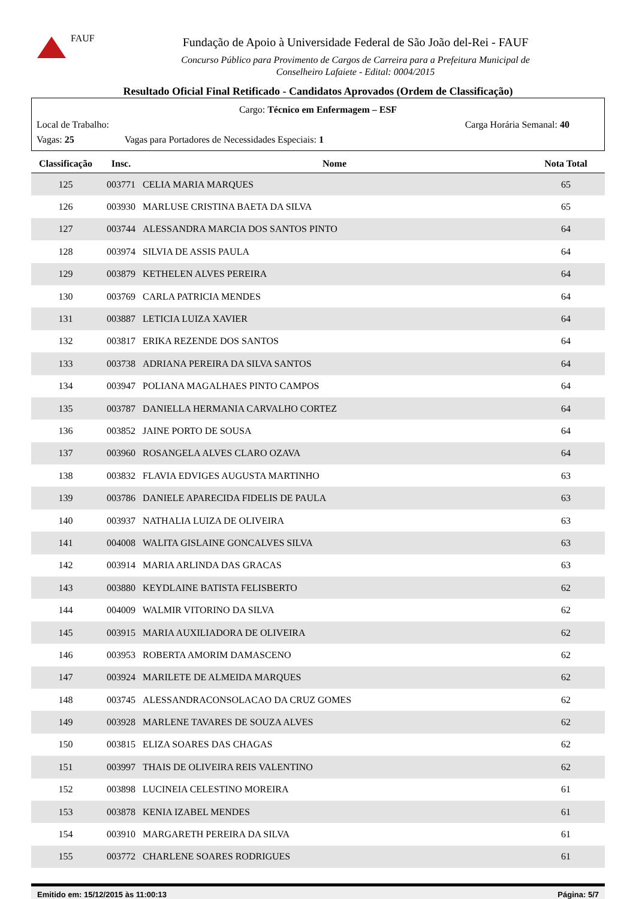FAUF
Fundação de Apoio à Universidade Federal de São João del-Rei - FAUF
Concurso Público para Provimento de Cargos de Carreira para a Prefeitura Municipal de
Conselheiro Lafaiete - Edital: 0004/2015
Resultado Oficial Final Retificado - Candidatos Aprovados (Ordem de Classificação)
Cargo: Técnico em Enfermagem – ESF
Local de Trabalho: Carga Horária Semanal: 40
Vagas: 25 Vagas para Portadores de Necessidades Especiais: 1
| Classificação | Insc. | Nome | Nota Total |
| --- | --- | --- | --- |
| 125 | 003771 | CELIA MARIA MARQUES | 65 |
| 126 | 003930 | MARLUSE CRISTINA BAETA DA SILVA | 65 |
| 127 | 003744 | ALESSANDRA MARCIA DOS SANTOS PINTO | 64 |
| 128 | 003974 | SILVIA DE ASSIS PAULA | 64 |
| 129 | 003879 | KETHELEN ALVES PEREIRA | 64 |
| 130 | 003769 | CARLA PATRICIA MENDES | 64 |
| 131 | 003887 | LETICIA LUIZA XAVIER | 64 |
| 132 | 003817 | ERIKA REZENDE DOS SANTOS | 64 |
| 133 | 003738 | ADRIANA PEREIRA DA SILVA SANTOS | 64 |
| 134 | 003947 | POLIANA MAGALHAES PINTO CAMPOS | 64 |
| 135 | 003787 | DANIELLA HERMANIA CARVALHO CORTEZ | 64 |
| 136 | 003852 | JAINE PORTO DE SOUSA | 64 |
| 137 | 003960 | ROSANGELA ALVES CLARO OZAVA | 64 |
| 138 | 003832 | FLAVIA EDVIGES AUGUSTA MARTINHO | 63 |
| 139 | 003786 | DANIELE APARECIDA FIDELIS DE PAULA | 63 |
| 140 | 003937 | NATHALIA LUIZA DE OLIVEIRA | 63 |
| 141 | 004008 | WALITA GISLAINE GONCALVES SILVA | 63 |
| 142 | 003914 | MARIA ARLINDA DAS GRACAS | 63 |
| 143 | 003880 | KEYDLAINE BATISTA FELISBERTO | 62 |
| 144 | 004009 | WALMIR VITORINO DA SILVA | 62 |
| 145 | 003915 | MARIA AUXILIADORA DE OLIVEIRA | 62 |
| 146 | 003953 | ROBERTA AMORIM DAMASCENO | 62 |
| 147 | 003924 | MARILETE DE ALMEIDA MARQUES | 62 |
| 148 | 003745 | ALESSANDRACONSOLACAO DA CRUZ GOMES | 62 |
| 149 | 003928 | MARLENE TAVARES DE SOUZA ALVES | 62 |
| 150 | 003815 | ELIZA SOARES DAS CHAGAS | 62 |
| 151 | 003997 | THAIS DE OLIVEIRA REIS VALENTINO | 62 |
| 152 | 003898 | LUCINEIA CELESTINO MOREIRA | 61 |
| 153 | 003878 | KENIA IZABEL MENDES | 61 |
| 154 | 003910 | MARGARETH PEREIRA DA SILVA | 61 |
| 155 | 003772 | CHARLENE SOARES RODRIGUES | 61 |
Emitido em: 15/12/2015 às 11:00:13 Página: 5/7